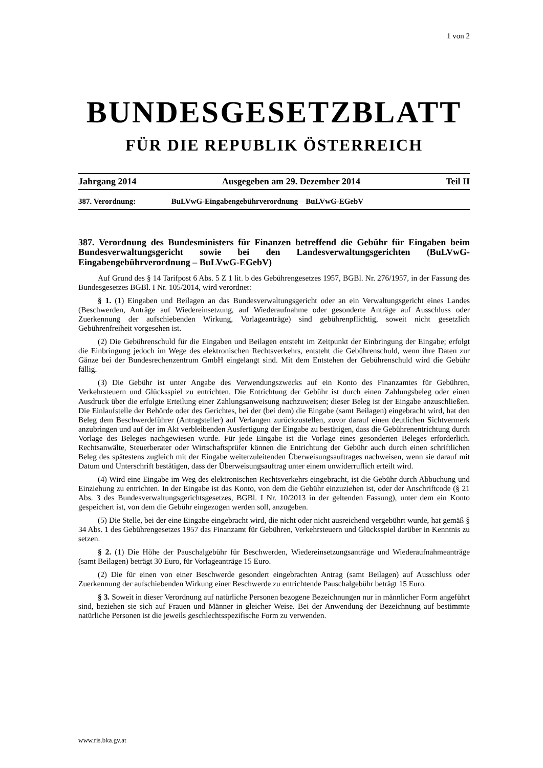1 von 2
BUNDESGESETZBLATT
FÜR DIE REPUBLIK ÖSTERREICH
Jahrgang 2014 Ausgegeben am 29. Dezember 2014 Teil II
387. Verordnung: BuLVwG-Eingabengebührverordnung – BuLVwG-EGebV
387. Verordnung des Bundesministers für Finanzen betreffend die Gebühr für Eingaben beim Bundesverwaltungsgericht sowie bei den Landesverwaltungsgerichten (BuLVwG-Eingabengebührverordnung – BuLVwG-EGebV)
Auf Grund des § 14 Tarifpost 6 Abs. 5 Z 1 lit. b des Gebührengesetzes 1957, BGBl. Nr. 276/1957, in der Fassung des Bundesgesetzes BGBl. I Nr. 105/2014, wird verordnet:
§ 1. (1) Eingaben und Beilagen an das Bundesverwaltungsgericht oder an ein Verwaltungsgericht eines Landes (Beschwerden, Anträge auf Wiedereinsetzung, auf Wiederaufnahme oder gesonderte Anträge auf Ausschluss oder Zuerkennung der aufschiebenden Wirkung, Vorlageanträge) sind gebührenpflichtig, soweit nicht gesetzlich Gebührenfreiheit vorgesehen ist.
(2) Die Gebührenschuld für die Eingaben und Beilagen entsteht im Zeitpunkt der Einbringung der Eingabe; erfolgt die Einbringung jedoch im Wege des elektronischen Rechtsverkehrs, entsteht die Gebührenschuld, wenn ihre Daten zur Gänze bei der Bundesrechenzentrum GmbH eingelangt sind. Mit dem Entstehen der Gebührenschuld wird die Gebühr fällig.
(3) Die Gebühr ist unter Angabe des Verwendungszwecks auf ein Konto des Finanzamtes für Gebühren, Verkehrsteuern und Glücksspiel zu entrichten. Die Entrichtung der Gebühr ist durch einen Zahlungsbeleg oder einen Ausdruck über die erfolgte Erteilung einer Zahlungsanweisung nachzuweisen; dieser Beleg ist der Eingabe anzuschließen. Die Einlaufstelle der Behörde oder des Gerichtes, bei der (bei dem) die Eingabe (samt Beilagen) eingebracht wird, hat den Beleg dem Beschwerdeführer (Antragsteller) auf Verlangen zurückzustellen, zuvor darauf einen deutlichen Sichtvermerk anzubringen und auf der im Akt verbleibenden Ausfertigung der Eingabe zu bestätigen, dass die Gebührenentrichtung durch Vorlage des Beleges nachgewiesen wurde. Für jede Eingabe ist die Vorlage eines gesonderten Beleges erforderlich. Rechtsanwälte, Steuerberater oder Wirtschaftsprüfer können die Entrichtung der Gebühr auch durch einen schriftlichen Beleg des spätestens zugleich mit der Eingabe weiterzuleitenden Überweisungsauftrages nachweisen, wenn sie darauf mit Datum und Unterschrift bestätigen, dass der Überweisungsauftrag unter einem unwiderruflich erteilt wird.
(4) Wird eine Eingabe im Weg des elektronischen Rechtsverkehrs eingebracht, ist die Gebühr durch Abbuchung und Einziehung zu entrichten. In der Eingabe ist das Konto, von dem die Gebühr einzuziehen ist, oder der Anschriftcode (§ 21 Abs. 3 des Bundesverwaltungsgerichtsgesetzes, BGBl. I Nr. 10/2013 in der geltenden Fassung), unter dem ein Konto gespeichert ist, von dem die Gebühr eingezogen werden soll, anzugeben.
(5) Die Stelle, bei der eine Eingabe eingebracht wird, die nicht oder nicht ausreichend vergebührt wurde, hat gemäß § 34 Abs. 1 des Gebührengesetzes 1957 das Finanzamt für Gebühren, Verkehrsteuern und Glücksspiel darüber in Kenntnis zu setzen.
§ 2. (1) Die Höhe der Pauschalgebühr für Beschwerden, Wiedereinsetzungsanträge und Wiederaufnahmeanträge (samt Beilagen) beträgt 30 Euro, für Vorlageanträge 15 Euro.
(2) Die für einen von einer Beschwerde gesondert eingebrachten Antrag (samt Beilagen) auf Ausschluss oder Zuerkennung der aufschiebenden Wirkung einer Beschwerde zu entrichtende Pauschalgebühr beträgt 15 Euro.
§ 3. Soweit in dieser Verordnung auf natürliche Personen bezogene Bezeichnungen nur in männlicher Form angeführt sind, beziehen sie sich auf Frauen und Männer in gleicher Weise. Bei der Anwendung der Bezeichnung auf bestimmte natürliche Personen ist die jeweils geschlechtsspezifische Form zu verwenden.
www.ris.bka.gv.at